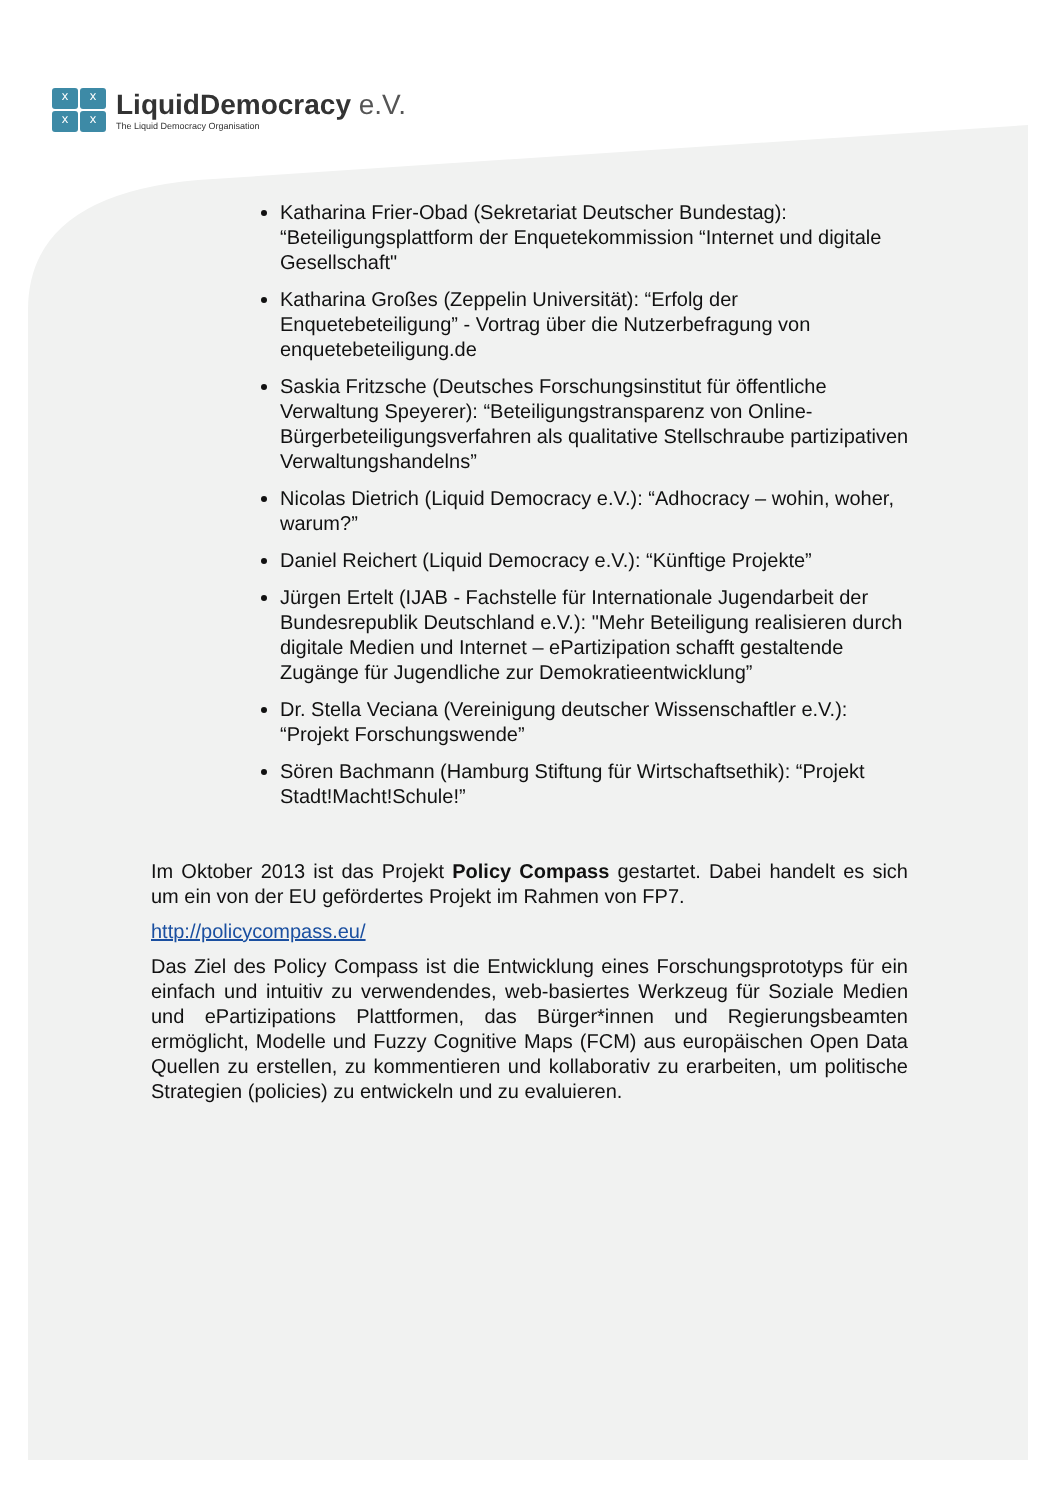x
x
x
x
LiquidDemocracy e.V.
The Liquid Democracy Organisation
Katharina Frier-Obad (Sekretariat Deutscher Bundestag): “Beteiligungsplattform der Enquetekommission “Internet und digitale Gesellschaft"
Katharina Großes (Zeppelin Universität): “Erfolg der Enquetebeteiligung” - Vortrag über die Nutzerbefragung von enquetebeteiligung.de
Saskia Fritzsche (Deutsches Forschungsinstitut für öffentliche Verwaltung Speyerer): “Beteiligungstransparenz von Online-Bürgerbeteiligungsverfahren als qualitative Stellschraube partizipativen Verwaltungshandelns”
Nicolas Dietrich (Liquid Democracy e.V.): “Adhocracy – wohin, woher, warum?”
Daniel Reichert (Liquid Democracy e.V.): “Künftige Projekte”
Jürgen Ertelt (IJAB - Fachstelle für Internationale Jugendarbeit der Bundesrepublik Deutschland e.V.): "Mehr Beteiligung realisieren durch digitale Medien und Internet – ePartizipation schafft gestaltende Zugänge für Jugendliche zur Demokratieentwicklung”
Dr. Stella Veciana (Vereinigung deutscher Wissenschaftler e.V.): “Projekt Forschungswende”
Sören Bachmann (Hamburg Stiftung für Wirtschaftsethik): “Projekt Stadt!Macht!Schule!”
Im Oktober 2013 ist das Projekt Policy Compass gestartet. Dabei handelt es sich um ein von der EU gefördertes Projekt im Rahmen von FP7.
http://policycompass.eu/
Das Ziel des Policy Compass ist die Entwicklung eines Forschungsprototyps für ein einfach und intuitiv zu verwendendes, web-basiertes Werkzeug für Soziale Medien und ePartizipations Plattformen, das Bürger*innen und Regierungsbeamten ermöglicht, Modelle und Fuzzy Cognitive Maps (FCM) aus europäischen Open Data Quellen zu erstellen, zu kommentieren und kollaborativ zu erarbeiten, um politische Strategien (policies) zu entwickeln und zu evaluieren.